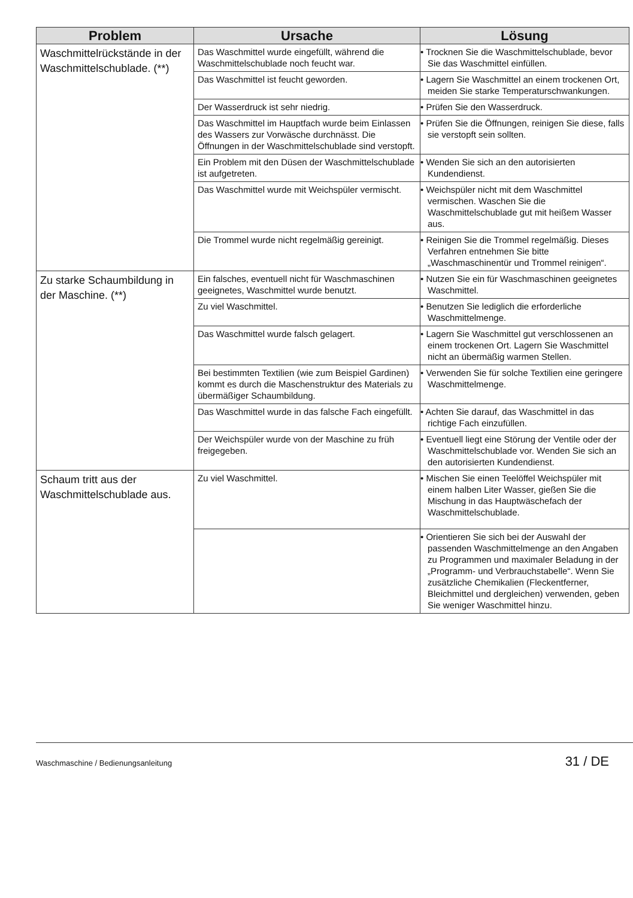| Problem | Ursache | Lösung |
| --- | --- | --- |
| Waschmittelrückstände in der Waschmittelschublade. (**) | Das Waschmittel wurde eingefüllt, während die Waschmittelschublade noch feucht war. | • Trocknen Sie die Waschmittelschublade, bevor Sie das Waschmittel einfüllen. |
| | Das Waschmittel ist feucht geworden. | • Lagern Sie Waschmittel an einem trockenen Ort, meiden Sie starke Temperaturschwankungen. |
| | Der Wasserdruck ist sehr niedrig. | • Prüfen Sie den Wasserdruck. |
| | Das Waschmittel im Hauptfach wurde beim Einlassen des Wassers zur Vorwäsche durchnässt. Die Öffnungen in der Waschmittelschublade sind verstopft. | • Prüfen Sie die Öffnungen, reinigen Sie diese, falls sie verstopft sein sollten. |
| | Ein Problem mit den Düsen der Waschmittelschublade ist aufgetreten. | • Wenden Sie sich an den autorisierten Kundendienst. |
| | Das Waschmittel wurde mit Weichspüler vermischt. | • Weichspüler nicht mit dem Waschmittel vermischen. Waschen Sie die Waschmittelschublade gut mit heißem Wasser aus. |
| | Die Trommel wurde nicht regelmäßig gereinigt. | • Reinigen Sie die Trommel regelmäßig. Dieses Verfahren entnehmen Sie bitte „Waschmaschinentür und Trommel reinigen“. |
| Zu starke Schaumbildung in der Maschine. (**) | Ein falsches, eventuell nicht für Waschmaschinen geeignetes, Waschmittel wurde benutzt. | • Nutzen Sie ein für Waschmaschinen geeignetes Waschmittel. |
| | Zu viel Waschmittel. | • Benutzen Sie lediglich die erforderliche Waschmittelmenge. |
| | Das Waschmittel wurde falsch gelagert. | • Lagern Sie Waschmittel gut verschlossenen an einem trockenen Ort. Lagern Sie Waschmittel nicht an übermäßig warmen Stellen. |
| | Bei bestimmten Textilien (wie zum Beispiel Gardinen) kommt es durch die Maschenstruktur des Materials zu übermäßiger Schaumbildung. | • Verwenden Sie für solche Textilien eine geringere Waschmittelmenge. |
| | Das Waschmittel wurde in das falsche Fach eingefüllt. | • Achten Sie darauf, das Waschmittel in das richtige Fach einzufüllen. |
| | Der Weichspüler wurde von der Maschine zu früh freigegeben. | • Eventuell liegt eine Störung der Ventile oder der Waschmittelschublade vor. Wenden Sie sich an den autorisierten Kundendienst. |
| Schaum tritt aus der Waschmittelschublade aus. | Zu viel Waschmittel. | • Mischen Sie einen Teelöffel Weichspüler mit einem halben Liter Wasser, gießen Sie die Mischung in das Hauptwäschefach der Waschmittelschublade. |
| | | • Orientieren Sie sich bei der Auswahl der passenden Waschmittelmenge an den Angaben zu Programmen und maximaler Beladung in der „Programm- und Verbrauchstabelle“. Wenn Sie zusätzliche Chemikalien (Fleckentferner, Bleichmittel und dergleichen) verwenden, geben Sie weniger Waschmittel hinzu. |
Waschmaschine / Bedienungsanleitung 31 / DE